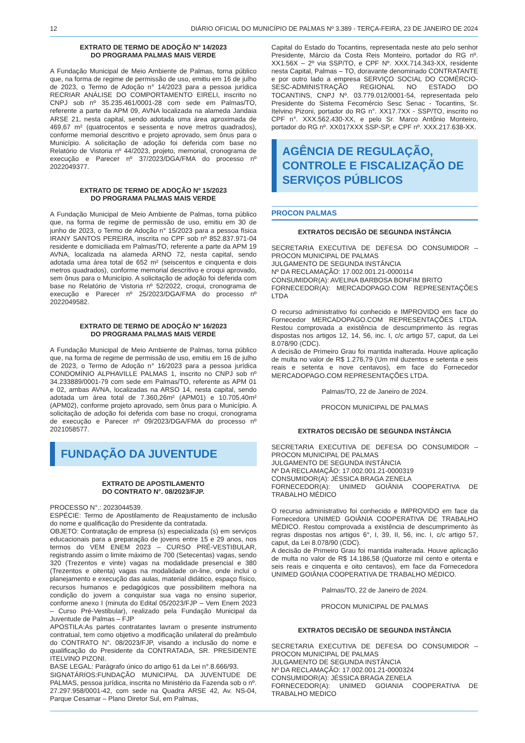12 DIÁRIO OFICIAL DO MUNICÍPIO DE PALMAS Nº 3.389 - TERÇA-FEIRA, 23 DE JANEIRO DE 2024
EXTRATO DE TERMO DE ADOÇÃO Nº 14/2023
DO PROGRAMA PALMAS MAIS VERDE
A Fundação Municipal de Meio Ambiente de Palmas, torna público que, na forma de regime de permissão de uso, emitiu em 16 de julho de 2023, o Termo de Adoção n° 14/2023 para a pessoa jurídica RECRIAR ANÁLISE DO COMPORTAMENTO EIRELI, inscrito no CNPJ sob nº 35.235.461/0001-28 com sede em Palmas/TO, referente a parte da APM 09, AVNA localizada na alameda Jandaia ARSE 21, nesta capital, sendo adotada uma área aproximada de 469,67 m² (quatrocentos e sessenta e nove metros quadrados), conforme memorial descritivo e projeto aprovado, sem ônus para o Município. A solicitação de adoção foi deferida com base no Relatório de Vistoria nº 44/2023, projeto, memorial, cronograma de execução e Parecer nº 37/2023/DGA/FMA do processo nº 2022049377.
EXTRATO DE TERMO DE ADOÇÃO Nº 15/2023
DO PROGRAMA PALMAS MAIS VERDE
A Fundação Municipal de Meio Ambiente de Palmas, torna público que, na forma de regime de permissão de uso, emitiu em 30 de junho de 2023, o Termo de Adoção n° 15/2023 para a pessoa física IRANY SANTOS PEREIRA, inscrita no CPF sob nº 852.837.971-04 residente e domiciliada em Palmas/TO, referente a parte da APM 19 AVNA, localizada na alameda ARNO 72, nesta capital, sendo adotada uma área total de 652 m² (seiscentos e cinquenta e dois metros quadrados), conforme memorial descritivo e croqui aprovado, sem ônus para o Município. A solicitação de adoção foi deferida com base no Relatório de Vistoria nº 52/2022, croqui, cronograma de execução e Parecer nº 25/2023/DGA/FMA do processo nº 2022049582.
EXTRATO DE TERMO DE ADOÇÃO Nº 16/2023
DO PROGRAMA PALMAS MAIS VERDE
A Fundação Municipal de Meio Ambiente de Palmas, torna público que, na forma de regime de permissão de uso, emitiu em 16 de julho de 2023, o Termo de Adoção n° 16/2023 para a pessoa jurídica CONDOMÍNIO ALPHAVILLE PALMAS 1, inscrito no CNPJ sob nº 34.233889/0001-79 com sede em Palmas/TO, referente as APM 01 e 02, ambas AVNA, localizadas na ARSO 14, nesta capital, sendo adotada um área total de 7.360,26m² (APM01) e 10.705,40m² (APM02), conforme projeto aprovado, sem ônus para o Município. A solicitação de adoção foi deferida com base no croqui, cronograma de execução e Parecer nº 09/2023/DGA/FMA do processo nº 2021058577.
FUNDAÇÃO DA JUVENTUDE
EXTRATO DE APOSTILAMENTO
DO CONTRATO N°. 08/2023/FJP.
PROCESSO N°.: 2023044539.
ESPÉCIE: Termo de Apostilamento de Reajustamento de inclusão do nome e qualificação do Presidente da contratada.
OBJETO: Contratação de empresa (s) especializada (s) em serviços educacionais para a preparação de jovens entre 15 e 29 anos, nos termos do VEM ENEM 2023 – CURSO PRÉ-VESTIBULAR, registrando assim o limite máximo de 700 (Setecentas) vagas, sendo 320 (Trezentos e vinte) vagas na modalidade presencial e 380 (Trezentos e oitenta) vagas na modalidade on-line, onde inclui o planejamento e execução das aulas, material didático, espaço físico, recursos humanos e pedagógicos que possibilitem melhora na condição do jovem a conquistar sua vaga no ensino superior, conforme anexo I (minuta do Edital 05/2023/FJP – Vem Enem 2023 – Curso Pré-Vestibular), realizado pela Fundação Municipal da Juventude de Palmas – FJP
APOSTILA:As partes contratantes lavram o presente instrumento contratual, tem como objetivo a modificação unilateral do preâmbulo do CONTRATO N°. 08/2023/FJP, visando a inclusão do nome e qualificação do Presidente da CONTRATADA, SR. PRESIDENTE ITELVINO PIZONI.
BASE LEGAL: Parágrafo único do artigo 61 da Lei n°.8.666/93.
SIGNATÁRIOS:FUNDAÇÃO MUNICIPAL DA JUVENTUDE DE PALMAS, pessoa jurídica, inscrita no Ministério da Fazenda sob o nº. 27.297.958/0001-42, com sede na Quadra ARSE 42, Av. NS-04, Parque Cesamar – Plano Diretor Sul, em Palmas,
Capital do Estado do Tocantins, representada neste ato pelo senhor Presidente, Márcio da Costa Reis Monteiro, portador do RG nº. XX1.56X – 2º via SSP/TO, e CPF Nº. XXX.714.343-XX, residente nesta Capital, Palmas – TO, doravante denominado CONTRATANTE e por outro lado a empresa SERVIÇO SOCIAL DO COMÉRCIO-SESC-ADMINISTRAÇÃO REGIONAL NO ESTADO DO TOCANTINS, CNPJ Nº. 03.779.012/0001-54, representada pelo Presidente do Sistema Fecomércio Sesc Senac - Tocantins, Sr. Itelvino Pizoni, portador do RG n°. XX17.7XX - SSP/TO, inscrito no CPF n°. XXX.562.430-XX, e pelo Sr. Marco Antônio Monteiro, portador do RG nº. XX017XXX SSP-SP, e CPF nº. XXX.217.638-XX.
AGÊNCIA DE REGULAÇÃO, CONTROLE E FISCALIZAÇÃO DE SERVIÇOS PÚBLICOS
PROCON PALMAS
EXTRATOS DECISÃO DE SEGUNDA INSTÂNCIA
SECRETARIA EXECUTIVA DE DEFESA DO CONSUMIDOR – PROCON MUNICIPAL DE PALMAS
JULGAMENTO DE SEGUNDA INSTÂNCIA
Nº DA RECLAMAÇÃO: 17.002.001.21-0000114
CONSUMIDOR(A): AVELINA BARBOSA BONFIM BRITO
FORNECEDOR(A): MERCADOPAGO.COM REPRESENTAÇÕES LTDA
O recurso administrativo foi conhecido e IMPROVIDO em face do Fornecedor MERCADOPAGO.COM REPRESENTAÇÕES LTDA. Restou comprovada a existência de descumprimento às regras dispostas nos artigos 12, 14, 56, inc. I, c/c artigo 57, caput, da Lei 8.078/90 (CDC).
A decisão de Primeiro Grau foi mantida inalterada. Houve aplicação de multa no valor de R$ 1.276,79 (Um mil duzentos e setenta e seis reais e setenta e nove centavos), em face do Fornecedor MERCADOPAGO.COM REPRESENTAÇÕES LTDA.
Palmas/TO, 22 de Janeiro de 2024.
PROCON MUNICIPAL DE PALMAS
EXTRATOS DECISÃO DE SEGUNDA INSTÂNCIA
SECRETARIA EXECUTIVA DE DEFESA DO CONSUMIDOR – PROCON MUNICIPAL DE PALMAS
JULGAMENTO DE SEGUNDA INSTÂNCIA
Nº DA RECLAMAÇÃO: 17.002.001.21-0000319
CONSUMIDOR(A): JÉSSICA BRAGA ZENELA
FORNECEDOR(A): UNIMED GOIÂNIA COOPERATIVA DE TRABALHO MÉDICO
O recurso administrativo foi conhecido e IMPROVIDO em face da Fornecedora UNIMED GOIÂNIA COOPERATIVA DE TRABALHO MÉDICO. Restou comprovada a existência de descumprimento às regras dispostas nos artigos 6°, I, 39, II, 56, inc. I, c/c artigo 57, caput, da Lei 8.078/90 (CDC).
A decisão de Primeiro Grau foi mantida inalterada. Houve aplicação de multa no valor de R$ 14.186,58 (Quatorze mil cento e oitenta e seis reais e cinquenta e oito centavos), em face da Fornecedora UNIMED GOIÂNIA COOPERATIVA DE TRABALHO MÉDICO.
Palmas/TO, 22 de Janeiro de 2024.
PROCON MUNICIPAL DE PALMAS
EXTRATOS DECISÃO DE SEGUNDA INSTÂNCIA
SECRETARIA EXECUTIVA DE DEFESA DO CONSUMIDOR – PROCON MUNICIPAL DE PALMAS
JULGAMENTO DE SEGUNDA INSTÂNCIA
Nº DA RECLAMAÇÃO: 17.002.001.21-0000324
CONSUMIDOR(A): JÉSSICA BRAGA ZENELA
FORNECEDOR(A): UNIMED GOIANIA COOPERATIVA DE TRABALHO MEDICO